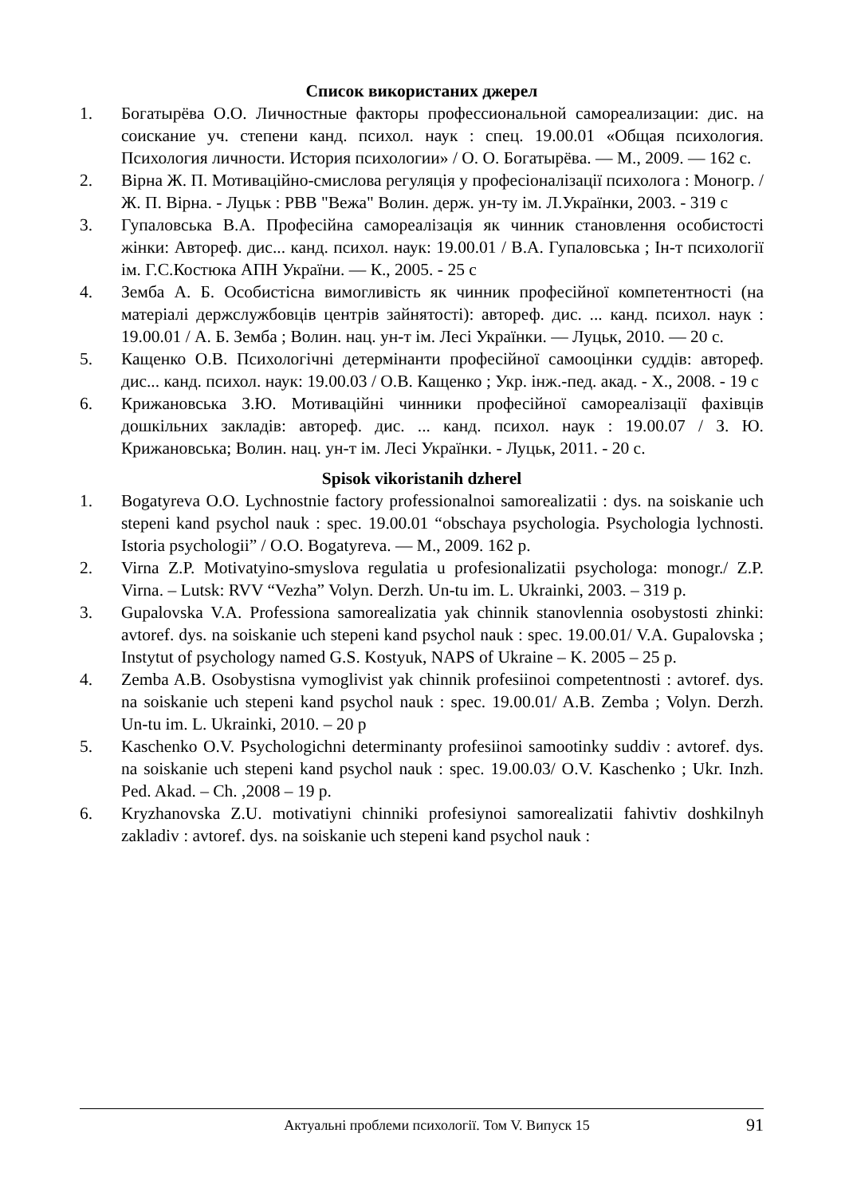Список використаних джерел
1. Богатырёва О.О. Личностные факторы профессиональной самореализации: дис. на соискание уч. степени канд. психол. наук : спец. 19.00.01 «Общая психология. Психология личности. История психологии» / О. О. Богатырёва. — М., 2009. — 162 с.
2. Вірна Ж. П. Мотиваційно-смислова регуляція у професіоналізації психолога : Моногр. / Ж. П. Вірна. - Луцьк : РВВ "Вежа" Волин. держ. ун-ту ім. Л.Українки, 2003. - 319 с
3. Гупаловська В.А. Професійна самореалізація як чинник становлення особистості жінки: Автореф. дис... канд. психол. наук: 19.00.01 / В.А. Гупаловська ; Ін-т психології ім. Г.С.Костюка АПН України. — К., 2005. - 25 с
4. Земба А. Б. Особистісна вимогливість як чинник професійної компетентності (на матеріалі держслужбовців центрів зайнятості): автореф. дис. ... канд. психол. наук : 19.00.01 / А. Б. Земба ; Волин. нац. ун-т ім. Лесі Українки. — Луцьк, 2010. — 20 с.
5. Кащенко О.В. Психологічні детермінанти професійної самооцінки суддів: автореф. дис... канд. психол. наук: 19.00.03 / О.В. Кащенко ; Укр. інж.-пед. акад. - Х., 2008. - 19 с
6. Крижановська З.Ю. Мотиваційні чинники професійної самореалізації фахівців дошкільних закладів: автореф. дис. ... канд. психол. наук : 19.00.07 / З. Ю. Крижановська; Волин. нац. ун-т ім. Лесі Українки. - Луцьк, 2011. - 20 с.
Spisok vikoristanih dzherel
1. Bogatyreva O.O. Lychnostnie factory professionalnoi samorealizatii : dys. na soiskanie uch stepeni kand psychol nauk : spec. 19.00.01 “obschaya psychologia. Psychologia lychnosti. Istoria psychologii” / O.O. Bogatyreva. — M., 2009. 162 p.
2. Virna Z.P. Motivatyino-smyslova regulatia u profesionalizatii psychologa: monogr./ Z.P. Virna. – Lutsk: RVV “Vezha” Volyn. Derzh. Un-tu im. L. Ukrainki, 2003. – 319 p.
3. Gupalovska V.A. Professiona samorealizatia yak chinnik stanovlennia osobystosti zhinki: avtoref. dys. na soiskanie uch stepeni kand psychol nauk : spec. 19.00.01/ V.A. Gupalovska ; Instytut of psychology named G.S. Kostyuk, NAPS of Ukraine – K. 2005 – 25 p.
4. Zemba A.B. Osobystisna vymoglivist yak chinnik profesiinoi competentnosti : avtoref. dys. na soiskanie uch stepeni kand psychol nauk : spec. 19.00.01/ A.B. Zemba ; Volyn. Derzh. Un-tu im. L. Ukrainki, 2010. – 20 p
5. Kaschenko O.V. Psychologichni determinanty profesiinoi samootinky suddiv : avtoref. dys. na soiskanie uch stepeni kand psychol nauk : spec. 19.00.03/ O.V. Kaschenko ; Ukr. Inzh. Ped. Akad. – Ch. ,2008 – 19 p.
6. Kryzhanovska Z.U. motivatiyni chinniki profesiynoi samorealizatii fahivtiv doshkilnyh zakladiv : avtoref. dys. na soiskanie uch stepeni kand psychol nauk :
Актуальні проблеми психології. Том V. Випуск 15 91